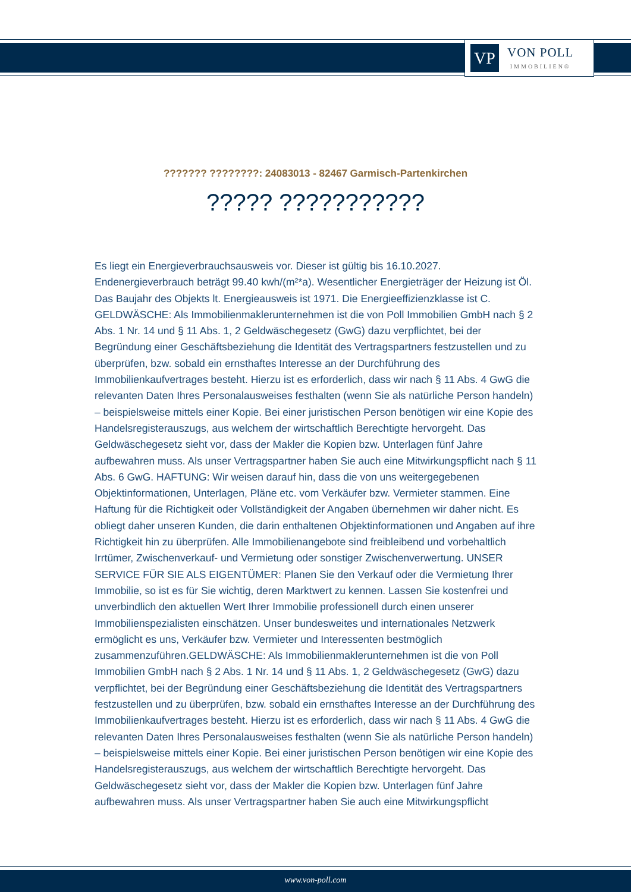VP
VON POLL
IMMOBILIEN®
??????? ????????: 24083013 - 82467 Garmisch-Partenkirchen
????? ???????????
Es liegt ein Energieverbrauchsausweis vor. Dieser ist gültig bis 16.10.2027. Endenergieverbrauch beträgt 99.40 kwh/(m²*a). Wesentlicher Energieträger der Heizung ist Öl. Das Baujahr des Objekts lt. Energieausweis ist 1971. Die Energieeffizienzklasse ist C. GELDWÄSCHE: Als Immobilienmaklerunternehmen ist die von Poll Immobilien GmbH nach § 2 Abs. 1 Nr. 14 und § 11 Abs. 1, 2 Geldwäschegesetz (GwG) dazu verpflichtet, bei der Begründung einer Geschäftsbeziehung die Identität des Vertragspartners festzustellen und zu überprüfen, bzw. sobald ein ernsthaftes Interesse an der Durchführung des Immobilienkaufvertrages besteht. Hierzu ist es erforderlich, dass wir nach § 11 Abs. 4 GwG die relevanten Daten Ihres Personalausweises festhalten (wenn Sie als natürliche Person handeln) – beispielsweise mittels einer Kopie. Bei einer juristischen Person benötigen wir eine Kopie des Handelsregisterauszugs, aus welchem der wirtschaftlich Berechtigte hervorgeht. Das Geldwäschegesetz sieht vor, dass der Makler die Kopien bzw. Unterlagen fünf Jahre aufbewahren muss. Als unser Vertragspartner haben Sie auch eine Mitwirkungspflicht nach § 11 Abs. 6 GwG. HAFTUNG: Wir weisen darauf hin, dass die von uns weitergegebenen Objektinformationen, Unterlagen, Pläne etc. vom Verkäufer bzw. Vermieter stammen. Eine Haftung für die Richtigkeit oder Vollständigkeit der Angaben übernehmen wir daher nicht. Es obliegt daher unseren Kunden, die darin enthaltenen Objektinformationen und Angaben auf ihre Richtigkeit hin zu überprüfen. Alle Immobilienangebote sind freibleibend und vorbehaltlich Irrtümer, Zwischenverkauf- und Vermietung oder sonstiger Zwischenverwertung. UNSER SERVICE FÜR SIE ALS EIGENTÜMER: Planen Sie den Verkauf oder die Vermietung Ihrer Immobilie, so ist es für Sie wichtig, deren Marktwert zu kennen. Lassen Sie kostenfrei und unverbindlich den aktuellen Wert Ihrer Immobilie professionell durch einen unserer Immobilienspezialisten einschätzen. Unser bundesweites und internationales Netzwerk ermöglicht es uns, Verkäufer bzw. Vermieter und Interessenten bestmöglich zusammenzuführen.GELDWÄSCHE: Als Immobilienmaklerunternehmen ist die von Poll Immobilien GmbH nach § 2 Abs. 1 Nr. 14 und § 11 Abs. 1, 2 Geldwäschegesetz (GwG) dazu verpflichtet, bei der Begründung einer Geschäftsbeziehung die Identität des Vertragspartners festzustellen und zu überprüfen, bzw. sobald ein ernsthaftes Interesse an der Durchführung des Immobilienkaufvertrages besteht. Hierzu ist es erforderlich, dass wir nach § 11 Abs. 4 GwG die relevanten Daten Ihres Personalausweises festhalten (wenn Sie als natürliche Person handeln) – beispielsweise mittels einer Kopie. Bei einer juristischen Person benötigen wir eine Kopie des Handelsregisterauszugs, aus welchem der wirtschaftlich Berechtigte hervorgeht. Das Geldwäschegesetz sieht vor, dass der Makler die Kopien bzw. Unterlagen fünf Jahre aufbewahren muss. Als unser Vertragspartner haben Sie auch eine Mitwirkungspflicht
www.von-poll.com